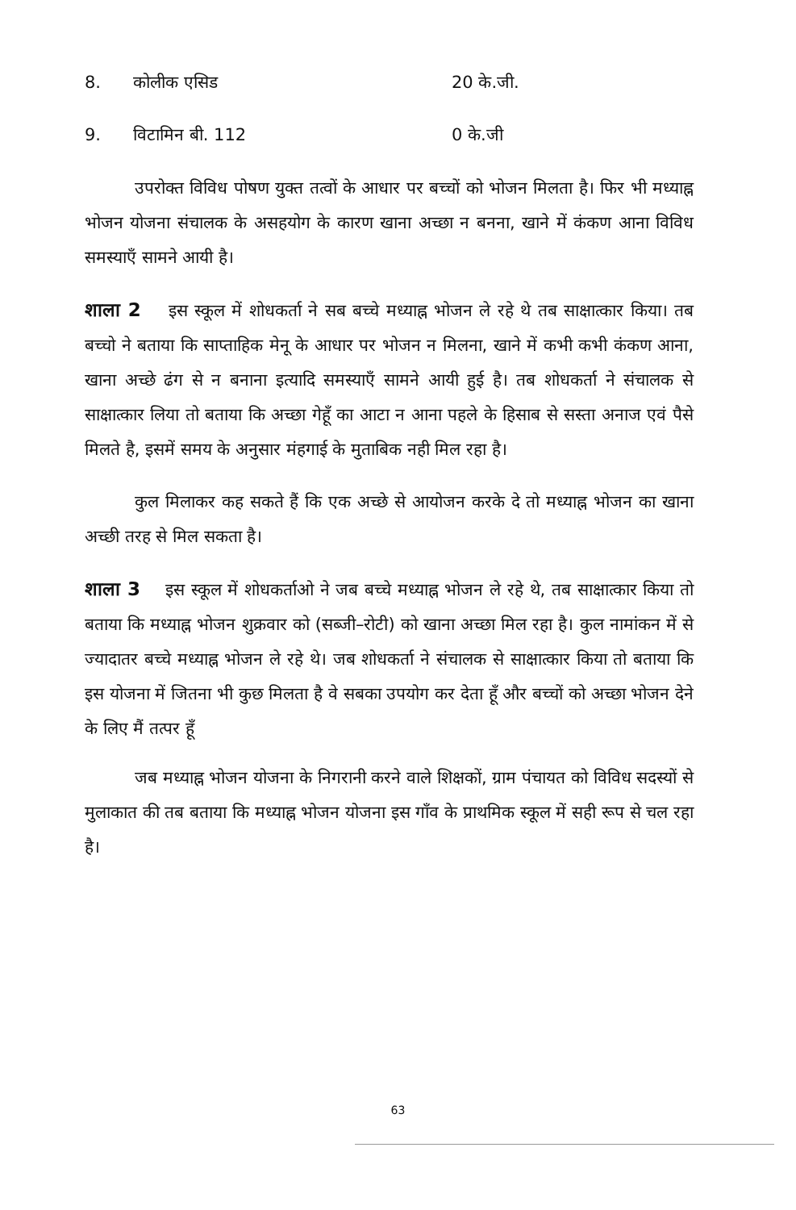8. कोलीक एसिड 20 के.जी.
9. विटामिन बी. 112 0 के.जी
उपरोक्त विविध पोषण युक्त तत्वों के आधार पर बच्चों को भोजन मिलता है। फिर भी मध्याह्न भोजन योजना संचालक के असहयोग के कारण खाना अच्छा न बनना, खाने में कंकण आना विविध समस्याएँ सामने आयी है।
शाला 2 इस स्कूल में शोधकर्ता ने सब बच्चे मध्याह्न भोजन ले रहे थे तब साक्षात्कार किया। तब बच्चो ने बताया कि साप्ताहिक मेनू के आधार पर भोजन न मिलना, खाने में कभी कभी कंकण आना, खाना अच्छे ढंग से न बनाना इत्यादि समस्याएँ सामने आयी हुई है। तब शोधकर्ता ने संचालक से साक्षात्कार लिया तो बताया कि अच्छा गेहूँ का आटा न आना पहले के हिसाब से सस्ता अनाज एवं पैसे मिलते है, इसमें समय के अनुसार मंहगाई के मुताबिक नही मिल रहा है।
कुल मिलाकर कह सकते हैं कि एक अच्छे से आयोजन करके दे तो मध्याह्न भोजन का खाना अच्छी तरह से मिल सकता है।
शाला 3 इस स्कूल में शोधकर्ताओ ने जब बच्चे मध्याह्न भोजन ले रहे थे, तब साक्षात्कार किया तो बताया कि मध्याह्न भोजन शुक्रवार को (सब्जी–रोटी) को खाना अच्छा मिल रहा है। कुल नामांकन में से ज्यादातर बच्चे मध्याह्न भोजन ले रहे थे। जब शोधकर्ता ने संचालक से साक्षात्कार किया तो बताया कि इस योजना में जितना भी कुछ मिलता है वे सबका उपयोग कर देता हूँ और बच्चों को अच्छा भोजन देने के लिए मैं तत्पर हूँ
जब मध्याह्न भोजन योजना के निगरानी करने वाले शिक्षकों, ग्राम पंचायत को विविध सदस्यों से मुलाकात की तब बताया कि मध्याह्न भोजन योजना इस गाँव के प्राथमिक स्कूल में सही रूप से चल रहा है।
63